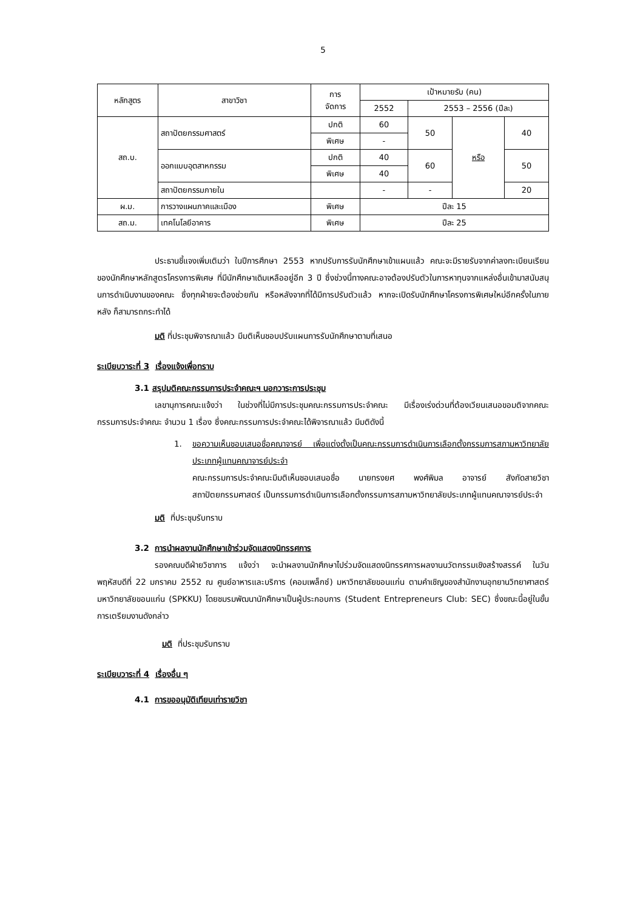5
| หลักสูตร | สาขาวิชา | การ จัดการ | เป้าหมายรับ (คน) | | | |
| --- | --- | --- | --- | --- | --- | --- |
| | | | 2552 | 2553 – 2556 (ปีละ) | | |
| สถ.บ. | สถาปัตยกรรมศาสตร์ | ปกติ | 60 | 50 | หรือ | 40 |
| | | พิเศษ | - | | | |
| | ออกแบบอุตสาหกรรม | ปกติ | 40 | 60 | | 50 |
| | | พิเศษ | 40 | | | |
| | สถาปัตยกรรมภายใน | | - | - | | 20 |
| ผ.ม. | การวางแผนภาคและเมือง | พิเศษ | ปีละ 15 | | | |
| สถ.ม. | เทคโนโลยีอาคาร | พิเศษ | ปีละ 25 | | | |
ประธานชี้แจงเพิ่มเติมว่า ในปีการศึกษา 2553 หากปรับการรับนักศึกษาเข้าแผนแล้ว คณะจะมีรายรับจากค่าลงทะเบียนเรียนของนักศึกษาหลักสูตรโครงการพิเศษ ที่มีนักศึกษาเดิมเหลืออยู่อีก 3 ปี ซึ่งช่วงนี้ทางคณะอาจต้องปรับตัวในการหาทุนจากแหล่งอื่นเข้ามาสนับสนุนการดำเนินงานของคณะ ซึ่งทุกฝ่ายจะต้องช่วยกัน หรือหลังจากที่ได้มีการปรับตัวแล้ว หากจะเปิดรับนักศึกษาโครงการพิเศษใหม่อีกครั้งในภายหลัง ก็สามารถกระทำได้
มติ ที่ประชุมพิจารณาแล้ว มีมติเห็นชอบปรับแผนการรับนักศึกษาตามที่เสนอ
ระเบียบวาระที่ 3 เรื่องแจ้งเพื่อทราบ
3.1 สรุปมติคณะกรรมการประจำคณะฯ นอกวาระการประชุม
เลขานุการคณะแจ้งว่า ในช่วงที่ไม่มีการประชุมคณะกรรมการประจำคณะ มีเรื่องเร่งด่วนที่ต้องเวียนเสนอขอมติจากคณะกรรมการประจำคณะ จำนวน 1 เรื่อง ซึ่งคณะกรรมการประจำคณะได้พิจารณาแล้ว มีมติดังนี้
1. ขอความเห็นชอบเสนอชื่อคณาจารย์ เพื่อแต่งตั้งเป็นคณะกรรมการดำเนินการเลือกตั้งกรรมการสภามหาวิทยาลัยประเภทผู้แทนคณาจารย์ประจำ
คณะกรรมการประจำคณะมีมติเห็นชอบเสนอชื่อ นายทรงยศ พงศ์พิมล อาจารย์ สังกัดสายวิชาสถาปัตยกรรมศาสตร์ เป็นกรรมการดำเนินการเลือกตั้งกรรมการสภามหาวิทยาลัยประเภทผู้แทนคณาจารย์ประจำ
มติ ที่ประชุมรับทราบ
3.2 การนำผลงานนักศึกษาเข้าร่วมจัดแสดงนิทรรศการ
รองคณบดีฝ่ายวิชาการ แจ้งว่า จะนำผลงานนักศึกษาไปร่วมจัดแสดงนิทรรศการผลงานนวัตกรรมเชิงสร้างสรรค์ ในวันพฤหัสบดีที่ 22 มกราคม 2552 ณ ศูนย์อาหารและบริการ (คอมเพล็กซ์) มหาวิทยาลัยขอนแก่น ตามคำเชิญของสำนักงานอุทยานวิทยาศาสตร์ มหาวิทยาลัยขอนแก่น (SPKKU) โดยชมรมพัฒนานักศึกษาเป็นผู้ประกอบการ (Student Entrepreneurs Club: SEC) ซึ่งขณะนี้อยู่ในขั้นการเตรียมงานดังกล่าว
มติ ที่ประชุมรับทราบ
ระเบียบวาระที่ 4 เรื่องอื่น ๆ
4.1 การขออนุมัติเทียบเท่ารายวิชา